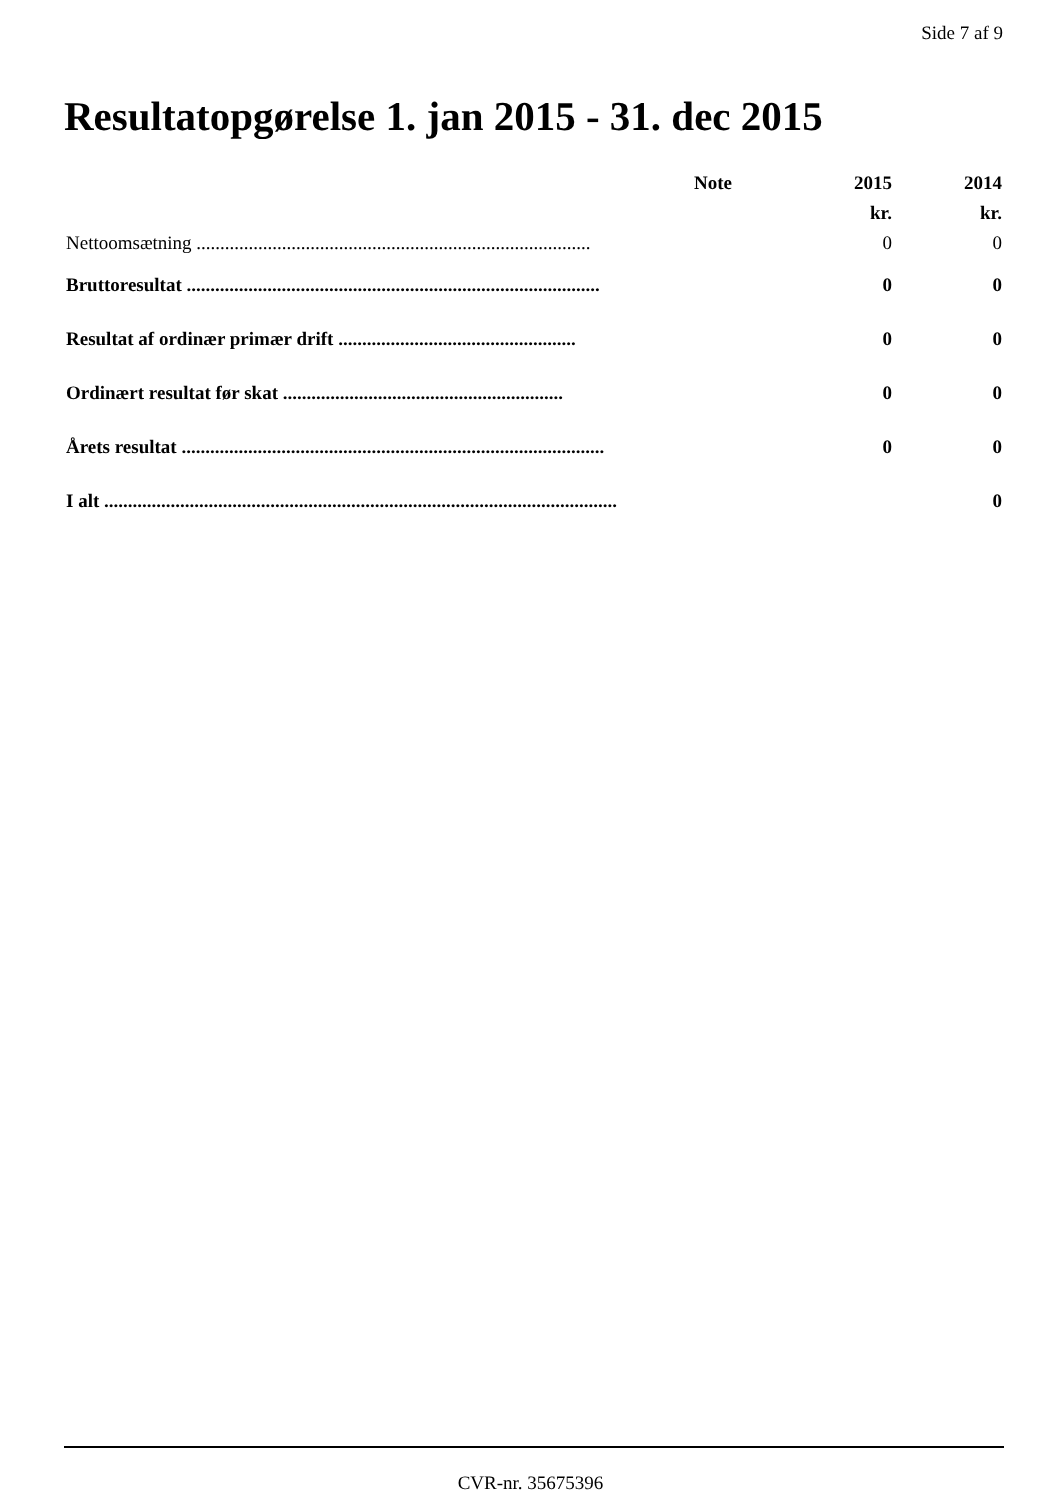Side 7 af 9
Resultatopgørelse 1. jan 2015 - 31. dec 2015
| | Note | 2015 | 2014 |
| --- | --- | --- | --- |
| | | kr. | kr. |
| Nettoomsætning ................................................................................... | | 0 | 0 |
| Bruttoresultat ....................................................................................... | | 0 | 0 |
| Resultat af ordinær primær drift .................................................. | | 0 | 0 |
| Ordinært resultat før skat ........................................................... | | 0 | 0 |
| Årets resultat ......................................................................................... | | 0 | 0 |
| I alt ............................................................................................................ | | | 0 |
CVR-nr. 35675396